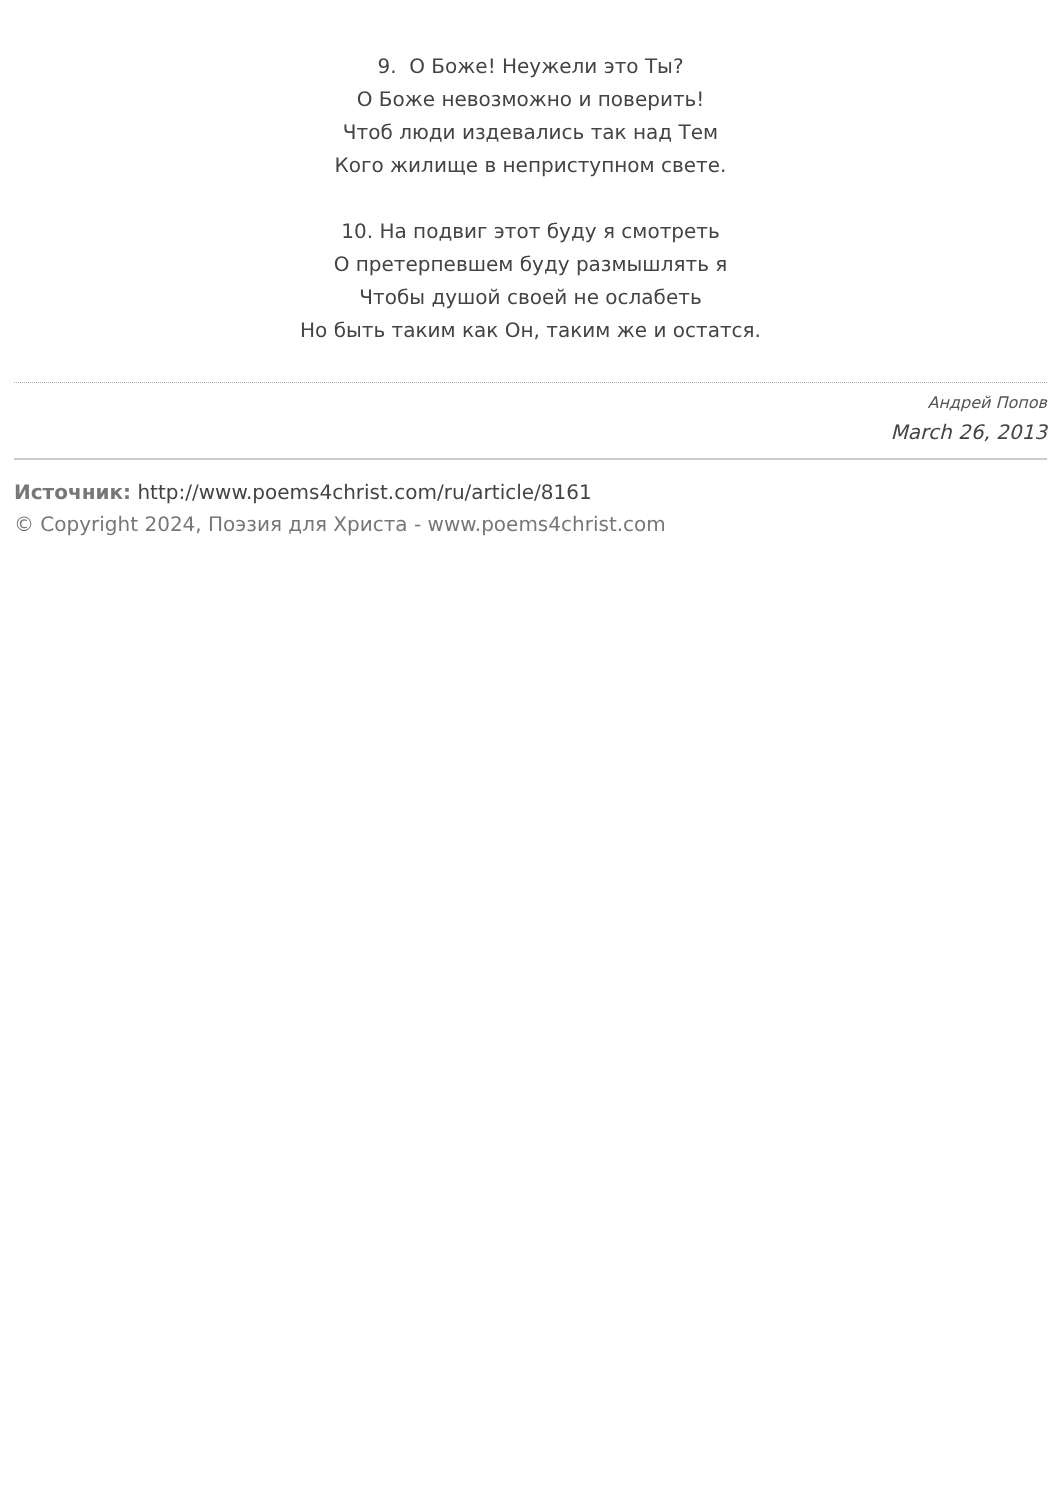9. О Боже! Неужели это Ты?
О Боже невозможно и поверить!
Чтоб люди издевались так над Тем
Кого жилище в неприступном свете.
10. На подвиг этот буду я смотреть
О претерпевшем буду размышлять я
Чтобы душой своей не ослабеть
Но быть таким как Он, таким же и остатся.
Андрей Попов
March 26, 2013
Источник: http://www.poems4christ.com/ru/article/8161
© Copyright 2024, Поэзия для Христа - www.poems4christ.com